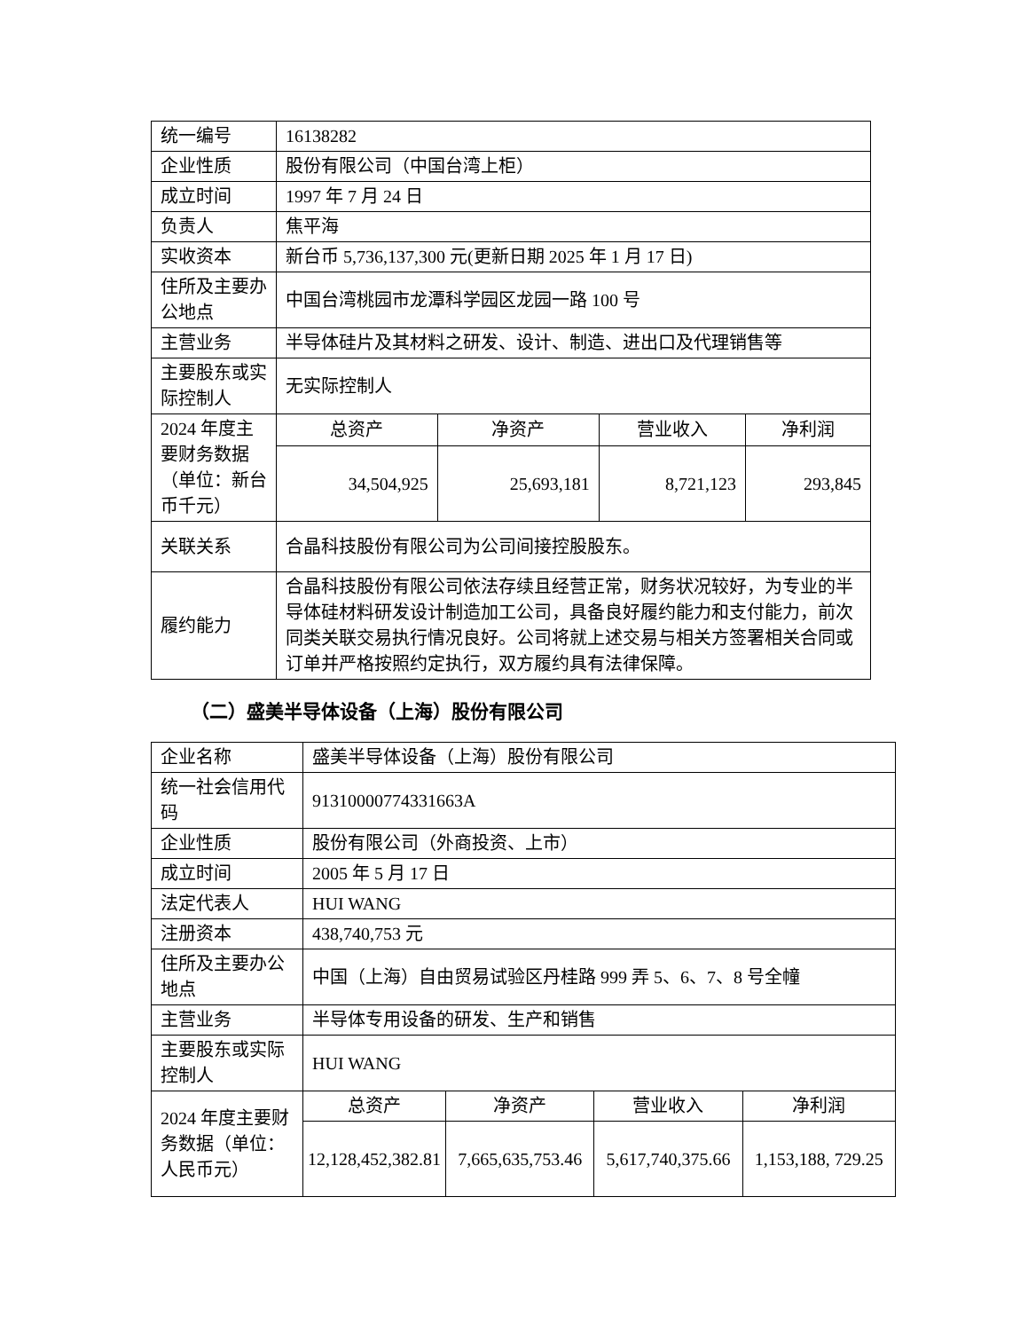| 统一编号 | 16138282 | | | |
| 企业性质 | 股份有限公司（中国台湾上柜） | | | |
| 成立时间 | 1997 年 7 月 24 日 | | | |
| 负责人 | 焦平海 | | | |
| 实收资本 | 新台币 5,736,137,300 元(更新日期 2025 年 1 月 17 日) | | | |
| 住所及主要办公地点 | 中国台湾桃园市龙潭科学园区龙园一路 100 号 | | | |
| 主营业务 | 半导体硅片及其材料之研发、设计、制造、进出口及代理销售等 | | | |
| 主要股东或实际控制人 | 无实际控制人 | | | |
| 2024 年度主要财务数据（单位：新台币千元） | 总资产 | 净资产 | 营业收入 | 净利润 |
| | 34,504,925 | 25,693,181 | 8,721,123 | 293,845 |
| 关联关系 | 合晶科技股份有限公司为公司间接控股股东。 | | | |
| 履约能力 | 合晶科技股份有限公司依法存续且经营正常，财务状况较好，为专业的半导体硅材料研发设计制造加工公司，具备良好履约能力和支付能力，前次同类关联交易执行情况良好。公司将就上述交易与相关方签署相关合同或订单并严格按照约定执行，双方履约具有法律保障。 | | | |
（二）盛美半导体设备（上海）股份有限公司
| 企业名称 | 盛美半导体设备（上海）股份有限公司 | | | |
| 统一社会信用代码 | 91310000774331663A | | | |
| 企业性质 | 股份有限公司（外商投资、上市） | | | |
| 成立时间 | 2005 年 5 月 17 日 | | | |
| 法定代表人 | HUI WANG | | | |
| 注册资本 | 438,740,753 元 | | | |
| 住所及主要办公地点 | 中国（上海）自由贸易试验区丹桂路 999 弄 5、6、7、8 号全幢 | | | |
| 主营业务 | 半导体专用设备的研发、生产和销售 | | | |
| 主要股东或实际控制人 | HUI WANG | | | |
| 2024 年度主要财务数据（单位：人民币元） | 总资产 | 净资产 | 营业收入 | 净利润 |
| | 12,128,452,382.81 | 7,665,635,753.46 | 5,617,740,375.66 | 1,153,188, 729.25 |